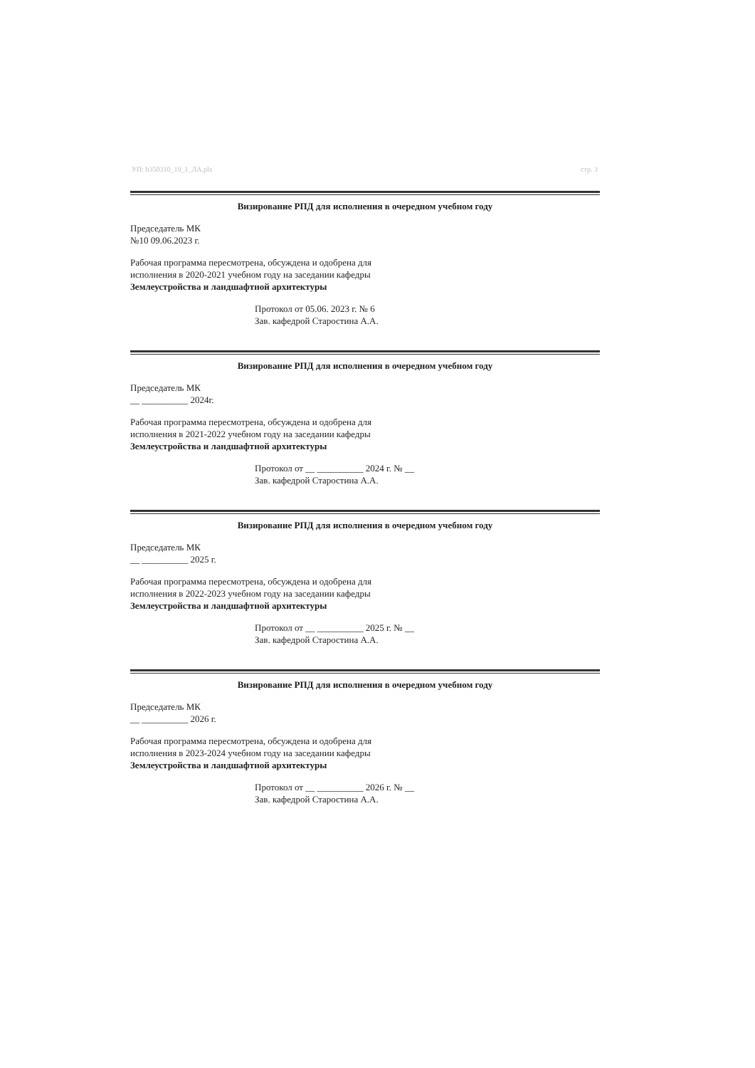УП: b350310_19_1_ЛА.plx стр. 3
Визирование РПД для исполнения в очередном учебном году
Председатель МК
№10 09.06.2023 г.
Рабочая программа пересмотрена, обсуждена и одобрена для
исполнения в 2020-2021 учебном году на заседании кафедры
Землеустройства и ландшафтной архитектуры
Протокол от 05.06. 2023 г. № 6
Зав. кафедрой Старостина А.А.
Визирование РПД для исполнения в очередном учебном году
Председатель МК
__ __________ 2024г.
Рабочая программа пересмотрена, обсуждена и одобрена для
исполнения в 2021-2022 учебном году на заседании кафедры
Землеустройства и ландшафтной архитектуры
Протокол от __ __________ 2024 г. № __
Зав. кафедрой Старостина А.А.
Визирование РПД для исполнения в очередном учебном году
Председатель МК
__ __________ 2025 г.
Рабочая программа пересмотрена, обсуждена и одобрена для
исполнения в 2022-2023 учебном году на заседании кафедры
Землеустройства и ландшафтной архитектуры
Протокол от __ __________ 2025 г. № __
Зав. кафедрой Старостина А.А.
Визирование РПД для исполнения в очередном учебном году
Председатель МК
__ __________ 2026 г.
Рабочая программа пересмотрена, обсуждена и одобрена для
исполнения в 2023-2024 учебном году на заседании кафедры
Землеустройства и ландшафтной архитектуры
Протокол от __ __________ 2026 г. № __
Зав. кафедрой Старостина А.А.